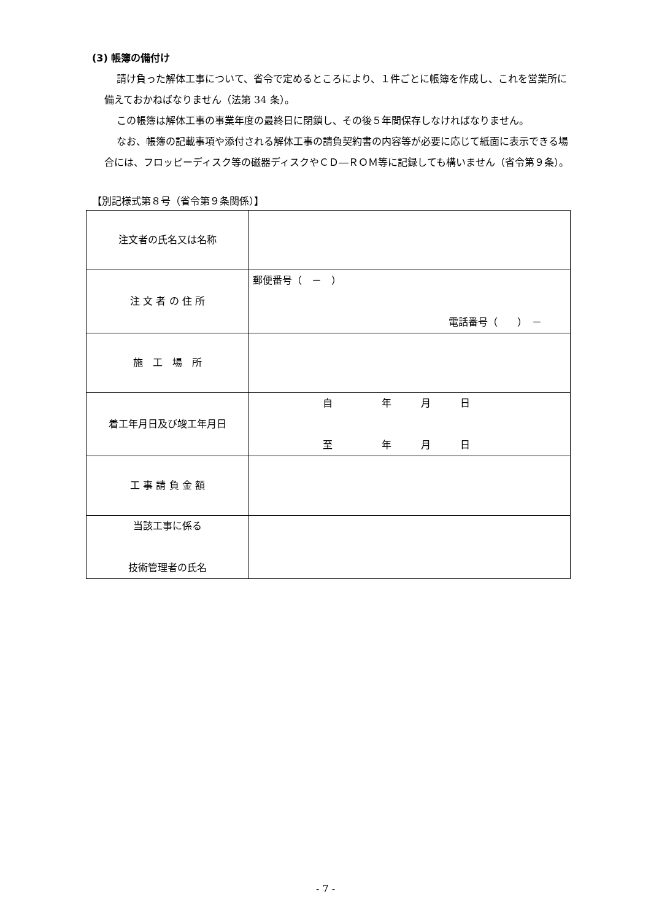(3) 帳簿の備付け
請け負った解体工事について、省令で定めるところにより、１件ごとに帳簿を作成し、これを営業所に備えておかねばなりません（法第 34 条）。
この帳簿は解体工事の事業年度の最終日に閉鎖し、その後５年間保存しなければなりません。
なお、帳簿の記載事項や添付される解体工事の請負契約書の内容等が必要に応じて紙面に表示できる場合には、フロッピーディスク等の磁器ディスクやＣＤ―ＲＯＭ等に記録しても構いません（省令第９条）。
【別記様式第８号（省令第９条関係）】
| 注文者の氏名又は名称 | |
| 注 文 者 の 住 所 | 郵便番号（ － ） 電話番号（ ） － |
| 施 工 場 所 | |
| 着工年月日及び竣工年月日 | 自 年 月 日 至 年 月 日 |
| 工 事 請 負 金 額 | |
| 当該工事に係る 技術管理者の氏名 | |
- 7 -